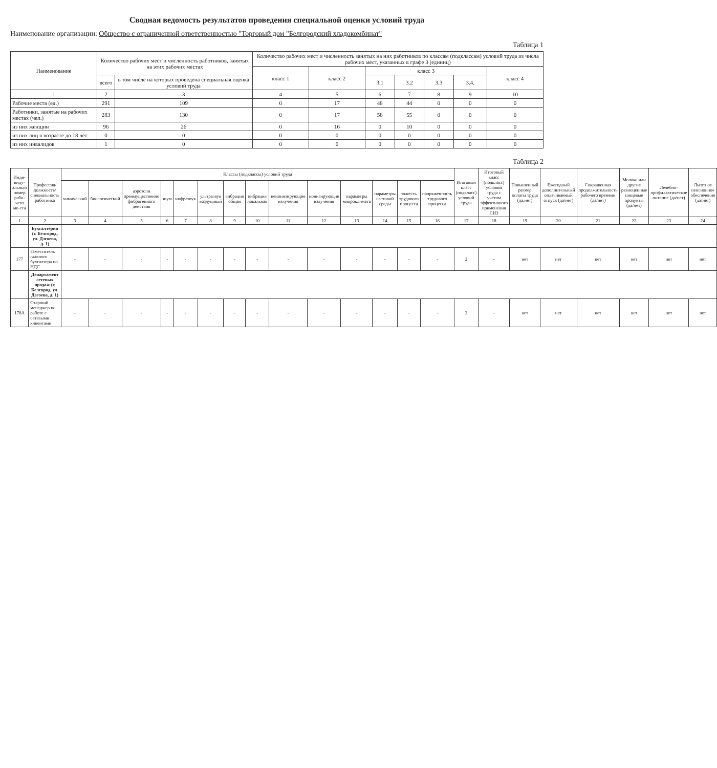Сводная ведомость результатов проведения специальной оценки условий труда
Наименование организации: Общество с ограниченной ответственностью "Торговый дом "Белгородский хладокомбинат"
Таблица 1
| Наименование | Количество рабочих мест и численность работников, занятых на этих рабочих местах | | Количество рабочих мест и численность занятых на них работников по классам (подклассам) условий труда из числа рабочих мест, указанных в графе 3 (единиц) | | | | | | |
| --- | --- | --- | --- | --- | --- | --- | --- | --- | --- |
| | | | класс 1 | класс 2 | класс 3 | | | | класс 4 |
| | всего | в том числе на которых проведена специальная оценка условий труда | | | 3.1 | 3.2 | 3.3 | 3.4. | |
| 1 | 2 | 3 | 4 | 5 | 6 | 7 | 8 | 9 | 10 |
| Рабочие места (ед.) | 291 | 109 | 0 | 17 | 48 | 44 | 0 | 0 | 0 |
| Работники, занятые на рабочих местах (чел.) | 283 | 130 | 0 | 17 | 58 | 55 | 0 | 0 | 0 |
| из них женщин | 96 | 26 | 0 | 16 | 0 | 10 | 0 | 0 | 0 |
| из них лиц в возрасте до 18 лет | 0 | 0 | 0 | 0 | 0 | 0 | 0 | 0 | 0 |
| из них инвалидов | 1 | 0 | 0 | 0 | 0 | 0 | 0 | 0 | 0 |
Таблица 2
| Инди-виду-альный номер рабо-чего ме-ста | Профессия/ должность/ специальность работника | Классы (подклассы) условий труда | | | | | | | | | | | | | | Итоговый класс (подкласс) условий труда | Итоговый класс (подкласс) условий труда с учетом эффективного применения СИЗ | Повышенный размер оплаты труда (да,нет) | Ежегодный дополнительный оплачиваемый отпуск (да/нет) | Сокращенная продолжительность рабочего времени (да/нет) | Молоко или другие равноценные пищевые продукты (да/нет) | Лечебно-профилактическое питание (да/нет) | Льготное пенсионное обеспечение (да/нет) |
| --- | --- | --- | --- | --- | --- | --- | --- | --- | --- | --- | --- | --- | --- | --- | --- | --- | --- | --- | --- | --- | --- | --- | --- |
| | | химический | биологический | аэрозоли преимущественно фиброгенного действия | шум | инфразвук | ультразвук воздушный | вибрация общая | вибрация локальная | неионизирующие излучения | ионизирующие излучения | параметры микроклимата | параметры световой среды | тяжесть трудового процесса | напряженность трудового процесса | | | | | | | | |
| 1 | 2 | 3 | 4 | 5 | 6 | 7 | 8 | 9 | 10 | 11 | 12 | 13 | 14 | 15 | 16 | 17 | 18 | 19 | 20 | 21 | 22 | 23 | 24 |
| | Бухгалтерия (г. Белгород, ул. Дзгоева, д. 1) | | | | | | | | | | | | | | | | | | | | | | |
| 177 | Заместитель главного бухгалтера по НДС | - | - | - | - | - | - | - | - | - | - | - | - | - | - | 2 | - | нет | нет | нет | нет | нет | нет |
| | Департамент сетевых продаж (г. Белгород, ул. Дзгоева, д. 1) | | | | | | | | | | | | | | | | | | | | | | |
| 178А | Старший менеджер по работе с сетевыми клиентами | - | - | - | - | - | - | - | - | - | - | - | - | - | - | 2 | - | нет | нет | нет | нет | нет | нет |